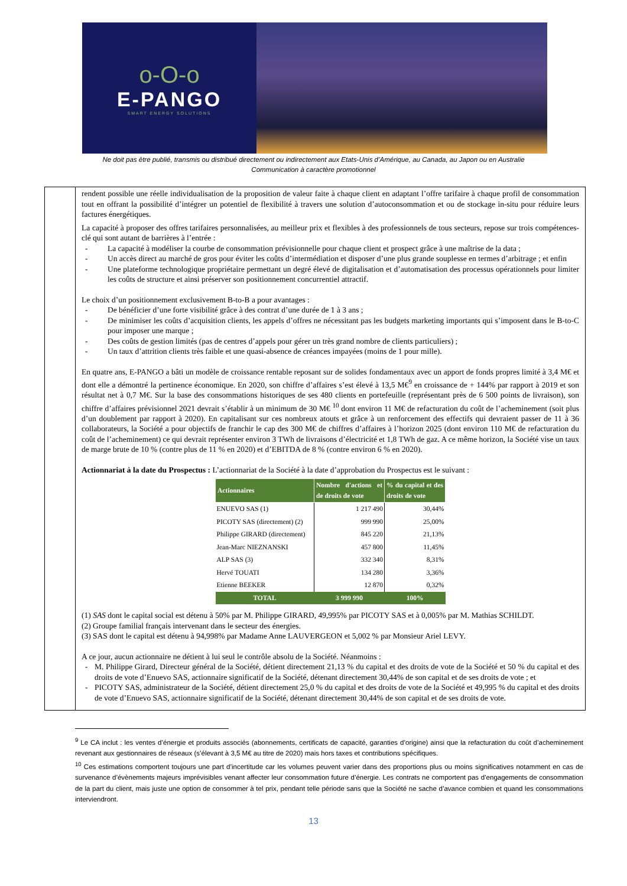o-O-o
E-PANGO
SMART ENERGY SOLUTIONS
Ne doit pas être publié, transmis ou distribué directement ou indirectement aux Etats-Unis d’Amérique, au Canada, au Japon ou en Australie
Communication à caractère promotionnel
rendent possible une réelle individualisation de la proposition de valeur faite à chaque client en adaptant l’offre tarifaire à chaque profil de consommation tout en offrant la possibilité d’intégrer un potentiel de flexibilité à travers une solution d’autoconsommation et ou de stockage in-situ pour réduire leurs factures énergétiques.
La capacité à proposer des offres tarifaires personnalisées, au meilleur prix et flexibles à des professionnels de tous secteurs, repose sur trois compétences-clé qui sont autant de barrières à l’entrée :
- La capacité à modéliser la courbe de consommation prévisionnelle pour chaque client et prospect grâce à une maîtrise de la data ;
- Un accès direct au marché de gros pour éviter les coûts d’intermédiation et disposer d’une plus grande souplesse en termes d’arbitrage ; et enfin
- Une plateforme technologique propriétaire permettant un degré élevé de digitalisation et d’automatisation des processus opérationnels pour limiter les coûts de structure et ainsi préserver son positionnement concurrentiel attractif.
Le choix d’un positionnement exclusivement B-to-B a pour avantages :
- De bénéficier d’une forte visibilité grâce à des contrat d’une durée de 1 à 3 ans ;
- De minimiser les coûts d’acquisition clients, les appels d’offres ne nécessitant pas les budgets marketing importants qui s’imposent dans le B-to-C pour imposer une marque ;
- Des coûts de gestion limités (pas de centres d’appels pour gérer un très grand nombre de clients particuliers) ;
- Un taux d’attrition clients très faible et une quasi-absence de créances impayées (moins de 1 pour mille).
En quatre ans, E-PANGO a bâti un modèle de croissance rentable reposant sur de solides fondamentaux avec un apport de fonds propres limité à 3,4 M€ et dont elle a démontré la pertinence économique. En 2020, son chiffre d’affaires s’est élevé à 13,5 M€<sup>9</sup> en croissance de + 144% par rapport à 2019 et son résultat net à 0,7 M€. Sur la base des consommations historiques de ses 480 clients en portefeuille (représentant près de 6 500 points de livraison), son chiffre d’affaires prévisionnel 2021 devrait s’établir à un minimum de 30 M€ <sup>10</sup> dont environ 11 M€ de refacturation du coût de l’acheminement (soit plus d’un doublement par rapport à 2020). En capitalisant sur ces nombreux atouts et grâce à un renforcement des effectifs qui devraient passer de 11 à 36 collaborateurs, la Société a pour objectifs de franchir le cap des 300 M€ de chiffres d’affaires à l’horizon 2025 (dont environ 110 M€ de refacturation du coût de l’acheminement) ce qui devrait représenter environ 3 TWh de livraisons d’électricité et 1,8 TWh de gaz. A ce même horizon, la Société vise un taux de marge brute de 10 % (contre plus de 11 % en 2020) et d’EBITDA de 8 % (contre environ 6 % en 2020).
Actionnariat à la date du Prospectus : L’actionnariat de la Société à la date d’approbation du Prospectus est le suivant :
| Actionnaires | Nombre d'actions et de droits de vote | % du capital et des droits de vote |
| --- | --- | --- |
| ENUEVO SAS (1) | 1 217 490 | 30,44% |
| PICOTY SAS (directement) (2) | 999 990 | 25,00% |
| Philippe GIRARD (directement) | 845 220 | 21,13% |
| Jean-Marc NIEZNANSKI | 457 800 | 11,45% |
| ALP SAS (3) | 332 340 | 8,31% |
| Hervé TOUATI | 134 280 | 3,36% |
| Etienne BEEKER | 12 870 | 0,32% |
| TOTAL | 3 999 990 | 100% |
(1) SAS dont le capital social est détenu à 50% par M. Philippe GIRARD, 49,995% par PICOTY SAS et à 0,005% par M. Mathias SCHILDT.
(2) Groupe familial français intervenant dans le secteur des énergies.
(3) SAS dont le capital est détenu à 94,998% par Madame Anne LAUVERGEON et 5,002 % par Monsieur Ariel LEVY.
A ce jour, aucun actionnaire ne détient à lui seul le contrôle absolu de la Société. Néanmoins :
- M. Philippe Girard, Directeur général de la Société, détient directement 21,13 % du capital et des droits de vote de la Société et 50 % du capital et des droits de vote d’Enuevo SAS, actionnaire significatif de la Société, détenant directement 30,44% de son capital et de ses droits de vote ; et
- PICOTY SAS, administrateur de la Société, détient directement 25,0 % du capital et des droits de vote de la Société et 49,995 % du capital et des droits de vote d’Enuevo SAS, actionnaire significatif de la Société, détenant directement 30,44% de son capital et de ses droits de vote.
<sup>9</sup> Le CA inclut : les ventes d’énergie et produits associés (abonnements, certificats de capacité, garanties d’origine) ainsi que la refacturation du coût d’acheminement revenant aux gestionnaires de réseaux (s’élevant à 3,5 M€ au titre de 2020) mais hors taxes et contributions spécifiques.
<sup>10</sup> Ces estimations comportent toujours une part d’incertitude car les volumes peuvent varier dans des proportions plus ou moins significatives notamment en cas de survenance d’évènements majeurs imprévisibles venant affecter leur consommation future d’énergie. Les contrats ne comportent pas d’engagements de consommation de la part du client, mais juste une option de consommer à tel prix, pendant telle période sans que la Société ne sache d’avance combien et quand les consommations interviendront.
13